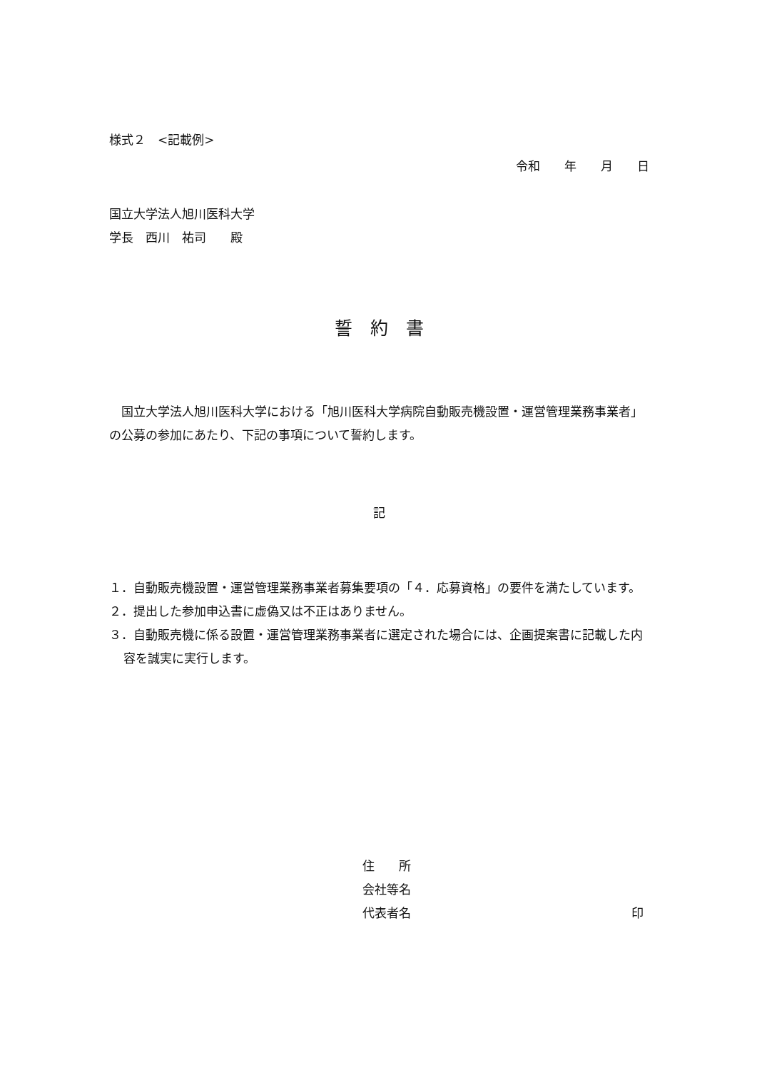様式２　<記載例>
令和　　年　　月　　日
国立大学法人旭川医科大学
学長　西川　祐司　　殿
誓　約　書
　国立大学法人旭川医科大学における「旭川医科大学病院自動販売機設置・運営管理業務事業者」の公募の参加にあたり、下記の事項について誓約します。
記
１．自動販売機設置・運営管理業務事業者募集要項の「４．応募資格」の要件を満たしています。
２．提出した参加申込書に虚偽又は不正はありません。
３．自動販売機に係る設置・運営管理業務事業者に選定された場合には、企画提案書に記載した内容を誠実に実行します。
住　　所
会社等名
代表者名 印